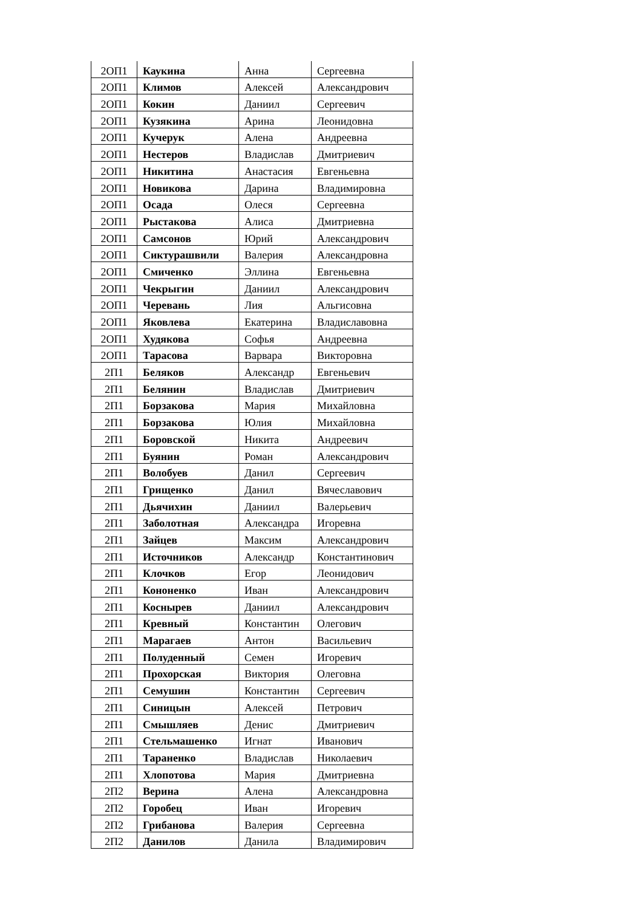| 2ОП1 | Каукина | Анна | Сергеевна |
| 2ОП1 | Климов | Алексей | Александрович |
| 2ОП1 | Кокин | Даниил | Сергеевич |
| 2ОП1 | Кузякина | Арина | Леонидовна |
| 2ОП1 | Кучерук | Алена | Андреевна |
| 2ОП1 | Нестеров | Владислав | Дмитриевич |
| 2ОП1 | Никитина | Анастасия | Евгеньевна |
| 2ОП1 | Новикова | Дарина | Владимировна |
| 2ОП1 | Осада | Олеся | Сергеевна |
| 2ОП1 | Рыстакова | Алиса | Дмитриевна |
| 2ОП1 | Самсонов | Юрий | Александрович |
| 2ОП1 | Сиктурашвили | Валерия | Александровна |
| 2ОП1 | Смиченко | Эллина | Евгеньевна |
| 2ОП1 | Чекрыгин | Даниил | Александрович |
| 2ОП1 | Черевань | Лия | Альгисовна |
| 2ОП1 | Яковлева | Екатерина | Владиславовна |
| 2ОП1 | Худякова | Софья | Андреевна |
| 2ОП1 | Тарасова | Варвара | Викторовна |
| 2П1 | Беляков | Александр | Евгеньевич |
| 2П1 | Белянин | Владислав | Дмитриевич |
| 2П1 | Борзакова | Мария | Михайловна |
| 2П1 | Борзакова | Юлия | Михайловна |
| 2П1 | Боровской | Никита | Андреевич |
| 2П1 | Буянин | Роман | Александрович |
| 2П1 | Волобуев | Данил | Сергеевич |
| 2П1 | Грищенко | Данил | Вячеславович |
| 2П1 | Дьячихин | Даниил | Валерьевич |
| 2П1 | Заболотная | Александра | Игоревна |
| 2П1 | Зайцев | Максим | Александрович |
| 2П1 | Источников | Александр | Константинович |
| 2П1 | Клочков | Егор | Леонидович |
| 2П1 | Кононенко | Иван | Александрович |
| 2П1 | Коснырев | Даниил | Александрович |
| 2П1 | Кревный | Константин | Олегович |
| 2П1 | Марагаев | Антон | Васильевич |
| 2П1 | Полуденный | Семен | Игоревич |
| 2П1 | Прохорская | Виктория | Олеговна |
| 2П1 | Семушин | Константин | Сергеевич |
| 2П1 | Синицын | Алексей | Петрович |
| 2П1 | Смышляев | Денис | Дмитриевич |
| 2П1 | Стельмашенко | Игнат | Иванович |
| 2П1 | Тараненко | Владислав | Николаевич |
| 2П1 | Хлопотова | Мария | Дмитриевна |
| 2П2 | Верина | Алена | Александровна |
| 2П2 | Горобец | Иван | Игоревич |
| 2П2 | Грибанова | Валерия | Сергеевна |
| 2П2 | Данилов | Данила | Владимирович |